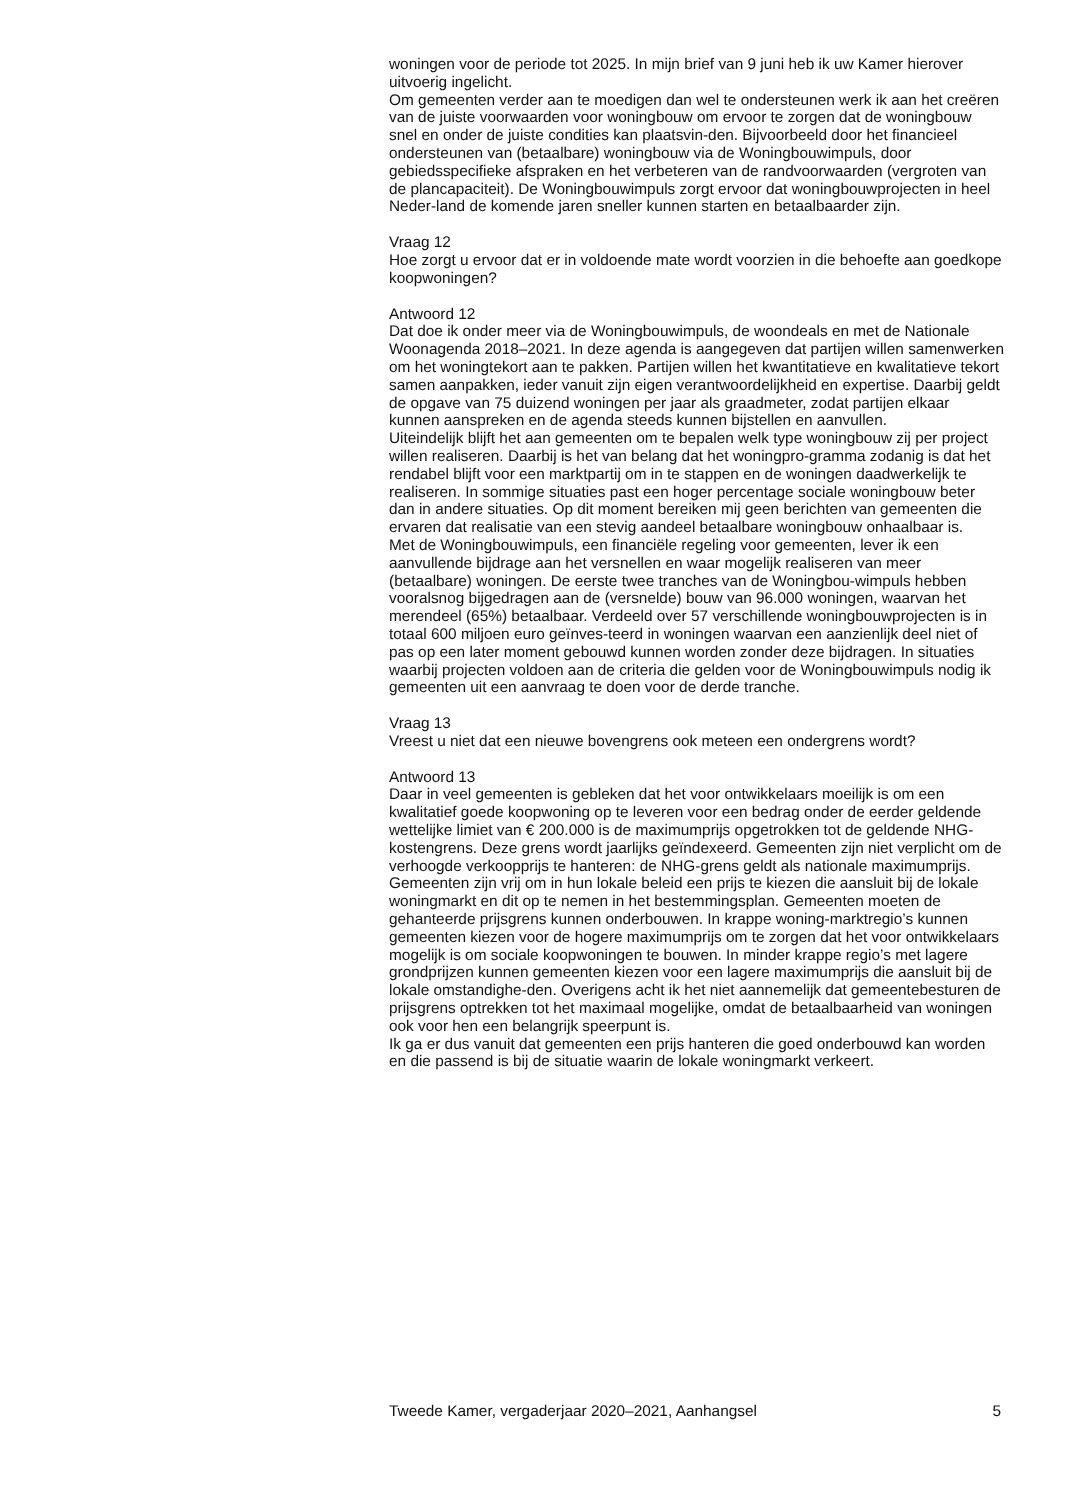woningen voor de periode tot 2025. In mijn brief van 9 juni heb ik uw Kamer hierover uitvoerig ingelicht.
Om gemeenten verder aan te moedigen dan wel te ondersteunen werk ik aan het creëren van de juiste voorwaarden voor woningbouw om ervoor te zorgen dat de woningbouw snel en onder de juiste condities kan plaatsvin-den. Bijvoorbeeld door het financieel ondersteunen van (betaalbare) woningbouw via de Woningbouwimpuls, door gebiedsspecifieke afspraken en het verbeteren van de randvoorwaarden (vergroten van de plancapaciteit). De Woningbouwimpuls zorgt ervoor dat woningbouwprojecten in heel Neder-land de komende jaren sneller kunnen starten en betaalbaarder zijn.
Vraag 12
Hoe zorgt u ervoor dat er in voldoende mate wordt voorzien in die behoefte aan goedkope koopwoningen?
Antwoord 12
Dat doe ik onder meer via de Woningbouwimpuls, de woondeals en met de Nationale Woonagenda 2018–2021. In deze agenda is aangegeven dat partijen willen samenwerken om het woningtekort aan te pakken. Partijen willen het kwantitatieve en kwalitatieve tekort samen aanpakken, ieder vanuit zijn eigen verantwoordelijkheid en expertise. Daarbij geldt de opgave van 75 duizend woningen per jaar als graadmeter, zodat partijen elkaar kunnen aanspreken en de agenda steeds kunnen bijstellen en aanvullen.
Uiteindelijk blijft het aan gemeenten om te bepalen welk type woningbouw zij per project willen realiseren. Daarbij is het van belang dat het woningpro-gramma zodanig is dat het rendabel blijft voor een marktpartij om in te stappen en de woningen daadwerkelijk te realiseren. In sommige situaties past een hoger percentage sociale woningbouw beter dan in andere situaties. Op dit moment bereiken mij geen berichten van gemeenten die ervaren dat realisatie van een stevig aandeel betaalbare woningbouw onhaalbaar is.
Met de Woningbouwimpuls, een financiële regeling voor gemeenten, lever ik een aanvullende bijdrage aan het versnellen en waar mogelijk realiseren van meer (betaalbare) woningen. De eerste twee tranches van de Woningbou-wimpuls hebben vooralsnog bijgedragen aan de (versnelde) bouw van 96.000 woningen, waarvan het merendeel (65%) betaalbaar. Verdeeld over 57 verschillende woningbouwprojecten is in totaal 600 miljoen euro geïnves-teerd in woningen waarvan een aanzienlijk deel niet of pas op een later moment gebouwd kunnen worden zonder deze bijdragen. In situaties waarbij projecten voldoen aan de criteria die gelden voor de Woningbouwimpuls nodig ik gemeenten uit een aanvraag te doen voor de derde tranche.
Vraag 13
Vreest u niet dat een nieuwe bovengrens ook meteen een ondergrens wordt?
Antwoord 13
Daar in veel gemeenten is gebleken dat het voor ontwikkelaars moeilijk is om een kwalitatief goede koopwoning op te leveren voor een bedrag onder de eerder geldende wettelijke limiet van € 200.000 is de maximumprijs opgetrokken tot de geldende NHG-kostengrens. Deze grens wordt jaarlijks geïndexeerd. Gemeenten zijn niet verplicht om de verhoogde verkoopprijs te hanteren: de NHG-grens geldt als nationale maximumprijs. Gemeenten zijn vrij om in hun lokale beleid een prijs te kiezen die aansluit bij de lokale woningmarkt en dit op te nemen in het bestemmingsplan. Gemeenten moeten de gehanteerde prijsgrens kunnen onderbouwen. In krappe woning-marktregio’s kunnen gemeenten kiezen voor de hogere maximumprijs om te zorgen dat het voor ontwikkelaars mogelijk is om sociale koopwoningen te bouwen. In minder krappe regio’s met lagere grondprijzen kunnen gemeenten kiezen voor een lagere maximumprijs die aansluit bij de lokale omstandighe-den. Overigens acht ik het niet aannemelijk dat gemeentebesturen de prijsgrens optrekken tot het maximaal mogelijke, omdat de betaalbaarheid van woningen ook voor hen een belangrijk speerpunt is.
Ik ga er dus vanuit dat gemeenten een prijs hanteren die goed onderbouwd kan worden en die passend is bij de situatie waarin de lokale woningmarkt verkeert.
Tweede Kamer, vergaderjaar 2020–2021, Aanhangsel 5